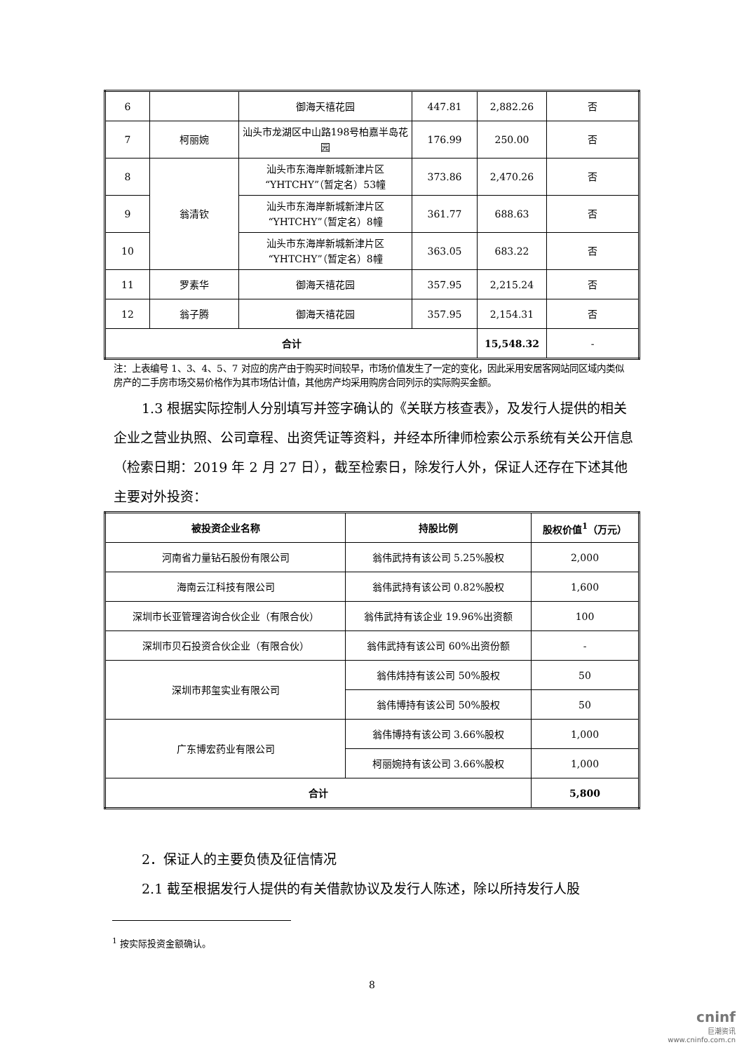| 6 | | 御海天禧花园 | 447.81 | 2,882.26 | 否 |
| 7 | 柯丽婉 | 汕头市龙湖区中山路198号柏嘉半岛花园 | 176.99 | 250.00 | 否 |
| 8 | 翁清钦 | 汕头市东海岸新城新津片区“YHTCHY”（暂定名）53幢 | 373.86 | 2,470.26 | 否 |
| 9 | | 汕头市东海岸新城新津片区“YHTCHY”（暂定名）8幢 | 361.77 | 688.63 | 否 |
| 10 | | 汕头市东海岸新城新津片区“YHTCHY”（暂定名）8幢 | 363.05 | 683.22 | 否 |
| 11 | 罗素华 | 御海天禧花园 | 357.95 | 2,215.24 | 否 |
| 12 | 翁子腾 | 御海天禧花园 | 357.95 | 2,154.31 | 否 |
| 合计 | | | | 15,548.32 | - |
注：上表编号 1、3、4、5、7 对应的房产由于购买时间较早，市场价值发生了一定的变化，因此采用安居客网站同区域内类似房产的二手房市场交易价格作为其市场估计值，其他房产均采用购房合同列示的实际购买金额。
1.3 根据实际控制人分别填写并签字确认的《关联方核查表》，及发行人提供的相关企业之营业执照、公司章程、出资凭证等资料，并经本所律师检索公示系统有关公开信息（检索日期：2019 年 2 月 27 日），截至检索日，除发行人外，保证人还存在下述其他主要对外投资：
| 被投资企业名称 | 持股比例 | 股权价值<sup>1</sup>（万元） |
| --- | --- | --- |
| 河南省力量钻石股份有限公司 | 翁伟武持有该公司 5.25%股权 | 2,000 |
| 海南云江科技有限公司 | 翁伟武持有该公司 0.82%股权 | 1,600 |
| 深圳市长亚管理咨询合伙企业（有限合伙） | 翁伟武持有该企业 19.96%出资额 | 100 |
| 深圳市贝石投资合伙企业（有限合伙） | 翁伟武持有该公司 60%出资份额 | - |
| 深圳市邦玺实业有限公司 | 翁伟炜持有该公司 50%股权 | 50 |
| | 翁伟博持有该公司 50%股权 | 50 |
| 广东博宏药业有限公司 | 翁伟博持有该公司 3.66%股权 | 1,000 |
| | 柯丽婉持有该公司 3.66%股权 | 1,000 |
| 合计 | | 5,800 |
2．保证人的主要负债及征信情况
2.1 截至根据发行人提供的有关借款协议及发行人陈述，除以所持发行人股
<sup>1</sup> 按实际投资金额确认。
8
cninf
巨潮资讯
www.cninfo.com.cn